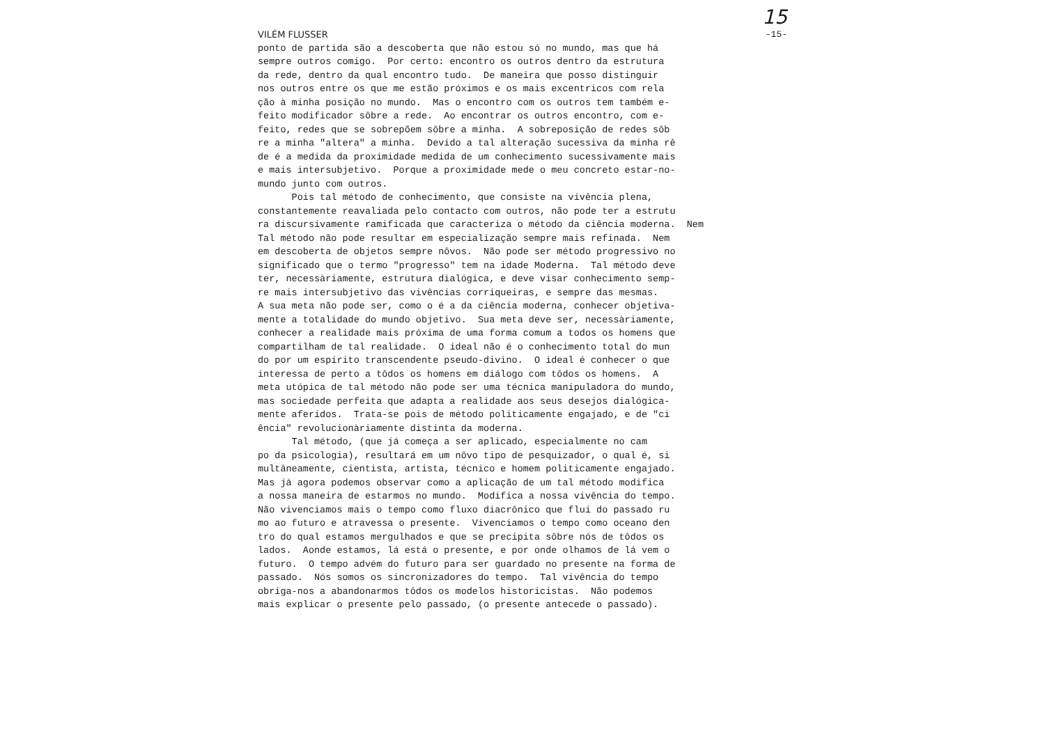15
VILÉM FLUSSER -15-
ponto de partida são a descoberta que não estou só no mundo, mas que há sempre outros comigo. Por certo: encontro os outros dentro da estrutura da rede, dentro da qual encontro tudo. De maneira que posso distinguir nos outros entre os que me estão próximos e os mais excentricos com rela ção à minha posição no mundo. Mas o encontro com os outros tem também e- feito modificador sôbre a rede. Ao encontrar os outros encontro, com e- feito, redes que se sobrepõem sôbre a minha. A sobreposição de redes sôb re a minha "altera" a minha. Devido a tal alteração sucessiva da minha rê de é a medida da proximidade medida de um conhecimento sucessivamente mais e mais intersubjetivo. Porque a proximidade mede o meu concreto estar-no- mundo junto com outros. Pois tal método de conhecimento, que consiste na vivência plena, constantemente reavaliada pelo contacto com outros, não pode ter a estrutu ra discursivamente ramificada que caracteriza o método da ciência moderna. Nem Tal método não pode resultar em especialização sempre mais refinada. Nem em descoberta de objetos sempre nôvos. Não pode ser método progressivo no significado que o termo "progresso" tem na idade Moderna. Tal método deve ter, necessàriamente, estrutura dialógica, e deve visar conhecimento semp- re mais intersubjetivo das vivências corriqueiras, e sempre das mesmas. A sua meta não pode ser, como o é a da ciência moderna, conhecer objetiva- mente a totalidade do mundo objetivo. Sua meta deve ser, necessàriamente, conhecer a realidade mais próxima de uma forma comum a todos os homens que compartilham de tal realidade. O ideal não é o conhecimento total do mun do por um espírito transcendente pseudo-divino. O ideal é conhecer o que interessa de perto a tôdos os homens em diálogo com tôdos os homens. A meta utópica de tal método não pode ser uma técnica manipuladora do mundo, mas sociedade perfeita que adapta a realidade aos seus desejos dialógica- mente aferidos. Trata-se pois de método politicamente engajado, e de "ci ência" revolucionàriamente distinta da moderna. Tal método, (que já começa a ser aplicado, especialmente no cam po da psicologia), resultará em um nôvo tipo de pesquizador, o qual é, si multâneamente, cientista, artista, técnico e homem politicamente engajado. Mas já agora podemos observar como a aplicação de um tal método modifica a nossa maneira de estarmos no mundo. Modifica a nossa vivência do tempo. Não vivenciamos mais o tempo como fluxo diacrônico que flui do passado ru mo ao futuro e atravessa o presente. Vivenciamos o tempo como oceano den tro do qual estamos mergulhados e que se precipita sôbre nós de tôdos os lados. Aonde estamos, lá está o presente, e por onde olhamos de lá vem o futuro. O tempo advém do futuro para ser guardado no presente na forma de passado. Nós somos os sincronizadores do tempo. Tal vivência do tempo obriga-nos a abandonarmos tôdos os modelos historicistas. Não podemos mais explicar o presente pelo passado, (o presente antecede o passado).